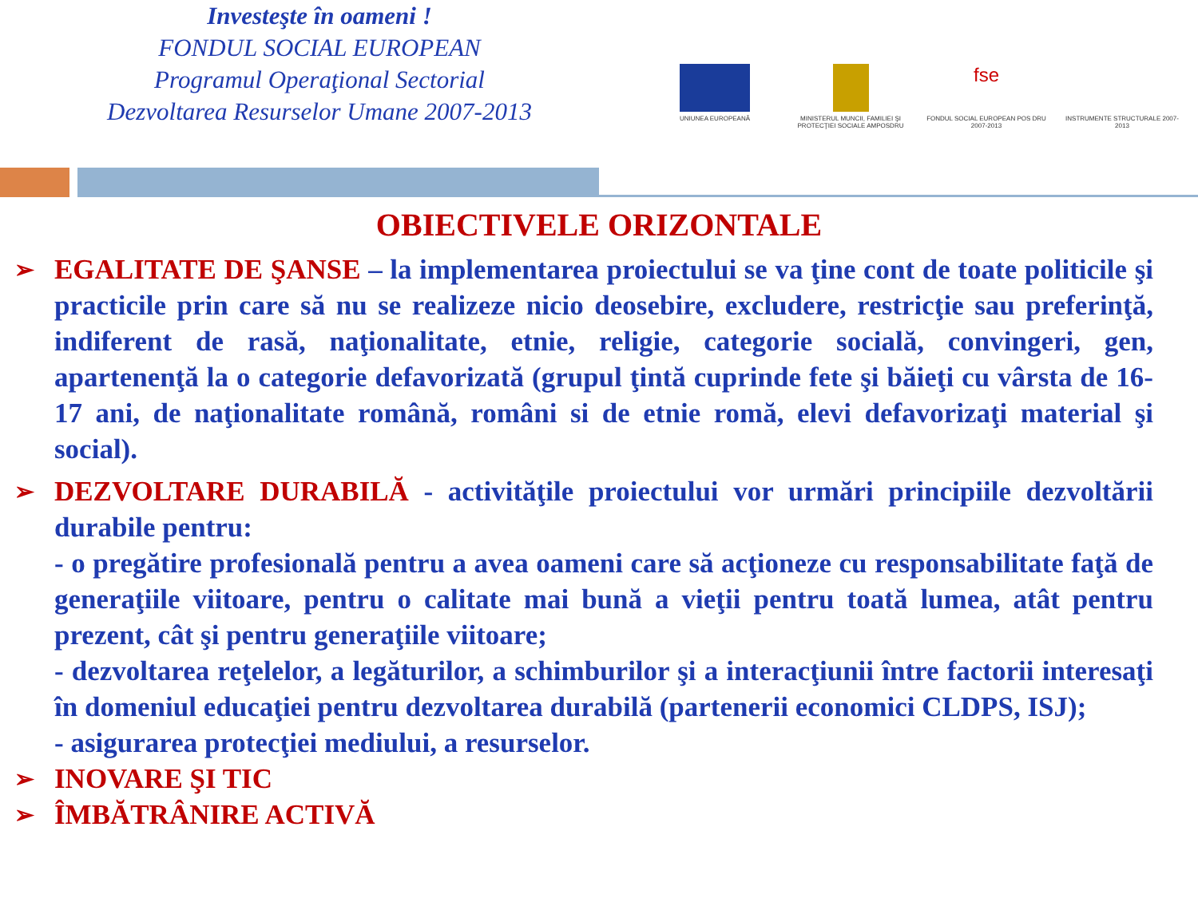Investeşte în oameni !
FONDUL SOCIAL EUROPEAN
Programul Operaţional Sectorial
Dezvoltarea Resurselor Umane 2007-2013
UNIUNEA EUROPEANĂ MINISTERUL MUNCII, FAMILIEI ŞI PROTECŢIEI SOCIALE AMPOSDRU
fse
FONDUL SOCIAL EUROPEAN POS DRU 2007-2013
INSTRUMENTE STRUCTURALE 2007-2013
OBIECTIVELE ORIZONTALE
➢
EGALITATE DE ŞANSE – la implementarea proiectului se va ţine cont de toate politicile şi practicile prin care să nu se realizeze nicio deosebire, excludere, restricţie sau preferinţă, indiferent de rasă, naţionalitate, etnie, religie, categorie socială, convingeri, gen, apartenenţă la o categorie defavorizată (grupul ţintă cuprinde fete şi băieţi cu vârsta de 16-17 ani, de naţionalitate română, români si de etnie romă, elevi defavorizaţi material şi social).
➢
DEZVOLTARE DURABILĂ - activităţile proiectului vor urmări principiile dezvoltării durabile pentru:
- o pregătire profesională pentru a avea oameni care să acţioneze cu responsabilitate faţă de generaţiile viitoare, pentru o calitate mai bună a vieţii pentru toată lumea, atât pentru prezent, cât şi pentru generaţiile viitoare;
- dezvoltarea reţelelor, a legăturilor, a schimburilor şi a interacţiunii între factorii interesaţi în domeniul educaţiei pentru dezvoltarea durabilă (partenerii economici CLDPS, ISJ);
- asigurarea protecţiei mediului, a resurselor.
➢
INOVARE ŞI TIC
➢
ÎMBĂTRÂNIRE ACTIVĂ